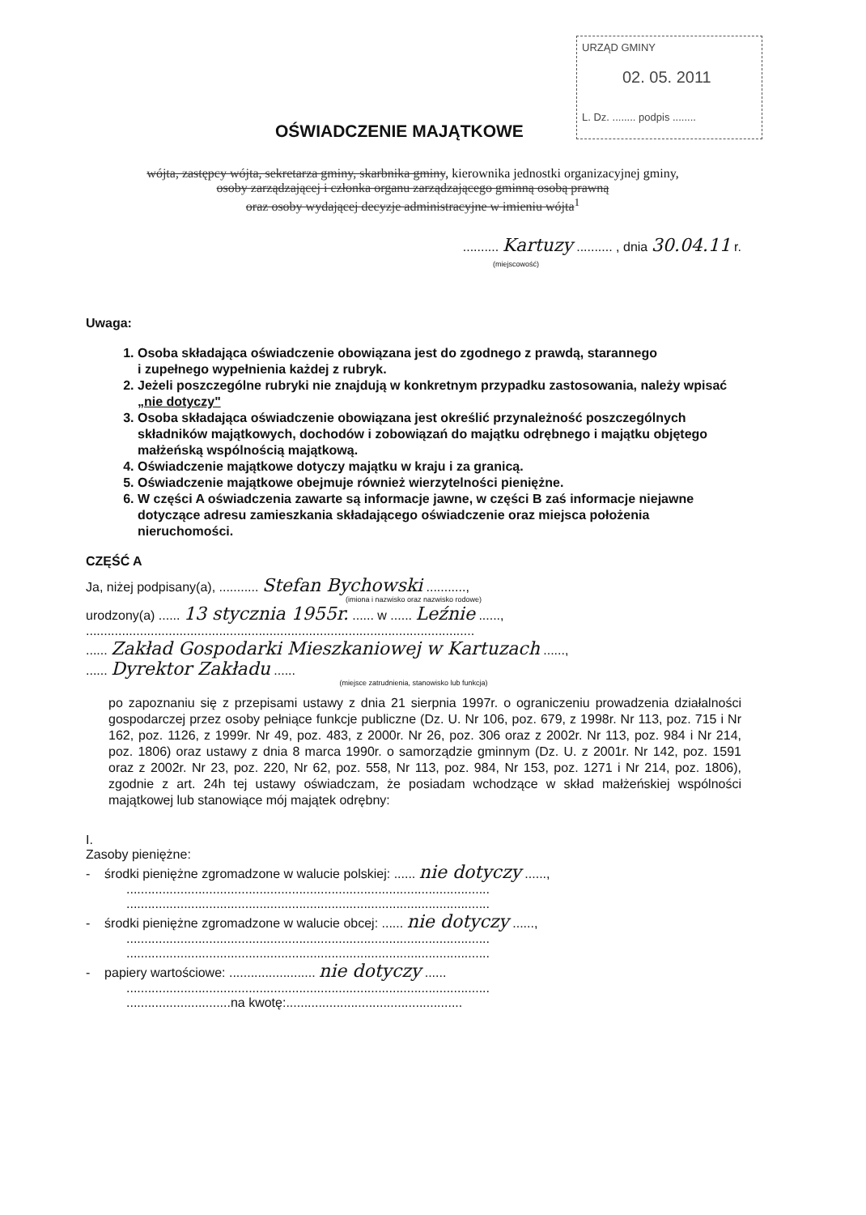URZĄD GMINY
02. 05. 2011
L. Dz. ........ podpis ........
OŚWIADCZENIE MAJĄTKOWE
wójta, zastępcy wójta, sekretarza gminy, skarbnika gminy, kierownika jednostki organizacyjnej gminy,
osoby zarządzającej i członka organu zarządzającego gminną osobą prawną
oraz osoby wydającej decyzje administracyjne w imieniu wójta<sup>1</sup>
.......... Kartuzy .......... , dnia 30.04.11 r.
(miejscowość)
Uwaga:
1. Osoba składająca oświadczenie obowiązana jest do zgodnego z prawdą, starannego
i zupełnego wypełnienia każdej z rubryk.
2. Jeżeli poszczególne rubryki nie znajdują w konkretnym przypadku zastosowania, należy wpisać „nie dotyczy"
3. Osoba składająca oświadczenie obowiązana jest określić przynależność poszczególnych składników majątkowych, dochodów i zobowiązań do majątku odrębnego i majątku objętego małżeńską wspólnością majątkową.
4. Oświadczenie majątkowe dotyczy majątku w kraju i za granicą.
5. Oświadczenie majątkowe obejmuje również wierzytelności pieniężne.
6. W części A oświadczenia zawarte są informacje jawne, w części B zaś informacje niejawne dotyczące adresu zamieszkania składającego oświadczenie oraz miejsca położenia nieruchomości.
CZĘŚĆ A
Ja, niżej podpisany(a), ........... Stefan Bychowski ...........,
(imiona i nazwisko oraz nazwisko rodowe)
urodzony(a) ...... 13 stycznia 1955r. ...... w ...... Leźnie ......,
............................................................................................................
...... Zakład Gospodarki Mieszkaniowej w Kartuzach ......,
...... Dyrektor Zakładu ......
(miejsce zatrudnienia, stanowisko lub funkcja)
po zapoznaniu się z przepisami ustawy z dnia 21 sierpnia 1997r. o ograniczeniu prowadzenia działalności gospodarczej przez osoby pełniące funkcje publiczne (Dz. U. Nr 106, poz. 679, z 1998r. Nr 113, poz. 715 i Nr 162, poz. 1126, z 1999r. Nr 49, poz. 483, z 2000r. Nr 26, poz. 306 oraz z 2002r. Nr 113, poz. 984 i Nr 214, poz. 1806) oraz ustawy z dnia 8 marca 1990r. o samorządzie gminnym (Dz. U. z 2001r. Nr 142, poz. 1591 oraz z 2002r. Nr 23, poz. 220, Nr 62, poz. 558, Nr 113, poz. 984, Nr 153, poz. 1271 i Nr 214, poz. 1806), zgodnie z art. 24h tej ustawy oświadczam, że posiadam wchodzące w skład małżeńskiej wspólności majątkowej lub stanowiące mój majątek odrębny:
I.
Zasoby pieniężne:
- środki pieniężne zgromadzone w walucie polskiej: ...... nie dotyczy ......,
.....................................................................................................
.....................................................................................................
- środki pieniężne zgromadzone w walucie obcej: ...... nie dotyczy ......,
.....................................................................................................
.....................................................................................................
- papiery wartościowe: ........................ nie dotyczy ......
.....................................................................................................
.............................na kwotę:.................................................